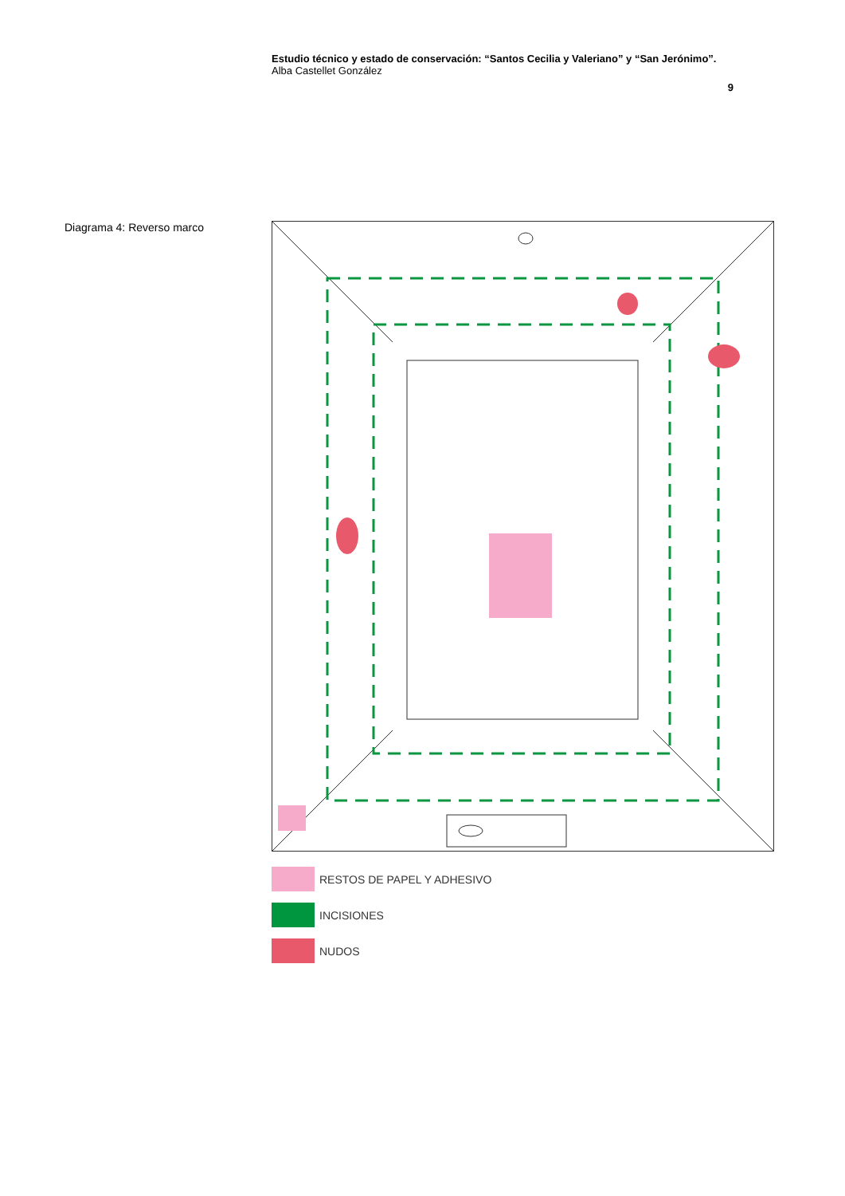Estudio técnico y estado de conservación: “Santos Cecilia y Valeriano” y “San Jerónimo”.
Alba Castellet González
9
Diagrama 4: Reverso marco
RESTOS DE PAPEL Y ADHESIVO
INCISIONES
NUDOS